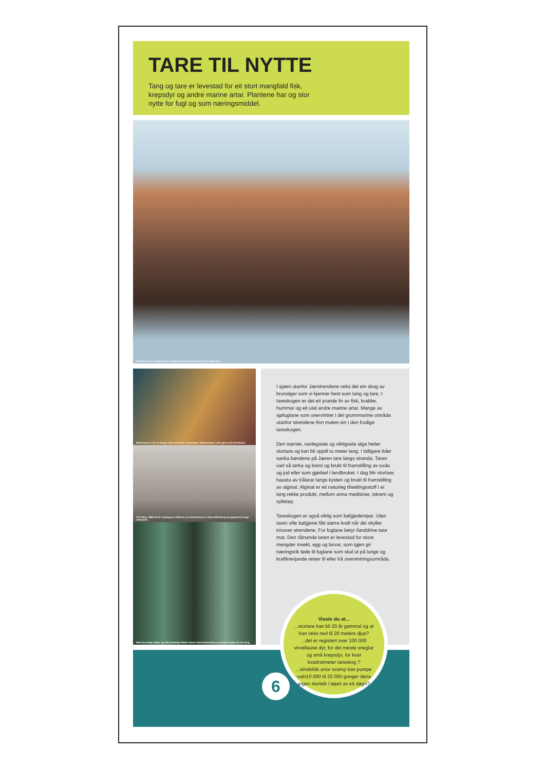TARE TIL NYTTE
Tang og tare er levestad for eit stort mangfald fisk, krepsdyr og andre marine artar. Plantene har og stor nytte for fugl og som næringsmiddel.
Ilanddrive tare er ynglestad for insekt og viktig næring særleg for vadefuglar.
Brødsvamp er ein av mange artar som lever i tareskogen. Brødsvampen veks gjerne på tarestilkane.
Frå tidleg i 1880-åra til i byrjinga av 1930-åra var tarehausting ei viktig attåtnæring på sjøgardane langs Jærkysten.
Med sine lange stilkar og trekroneaktige blader minner tette førekomstar av stortare mykje om ein skog.
I sjøen utanfor Jærstrendene veks det ein skog av brunalger som vi kjenner best som tang og tare. I tareskogen er det eit yrande liv av fisk, krabbe, hummar og eit utal andre marine artar. Mange av sjøfuglane som overvintrer i dei grunnmarine områda utanfor strendene finn maten sin i den frodige tareskogen.
Den største, vanlegaste og viktigaste alga heiter stortare og kan bli opptil to meter lang. I tidligare tider sanka bøndene på Jæren tare langs stranda. Taren vart så tørka og brent og brukt til framstilling av soda og jod eller som gjødsel i landbruket. I dag blir stortare hausta av trålarar langs kysten og brukt til framstilling av alginat. Alginat er eit naturleg tilsettingsstoff i ei lang rekke produkt, mellom anna medisiner, iskrem og syltetøy.
Tareskogen er også viktig som bølgjedempar. Uten taren ville bølgjene fått større kraft når dei skyller innover strendene. For fuglane betyr ilanddrive tare mat. Den råtnande taren er levestad for store mengder insekt, egg og larvar, som igjen gir næringsrik føde til fuglane som skal ut på lange og kraftkrevjande reiser til eller frå overvintringsområda.
Visste du at...
...stortare kan bli 20 år gammal og at han veks ned til 20 meters djup?
...det er registert over 100 000 virvellause dyr, for det meste sneglar og små krepsdyr, for kvar kvadratmeter tareskog ?
...einskilde artar svamp kan pumpe vatn10 000 til 20 000 gonger deira eigen storleik i løpet av eit døgn?
6